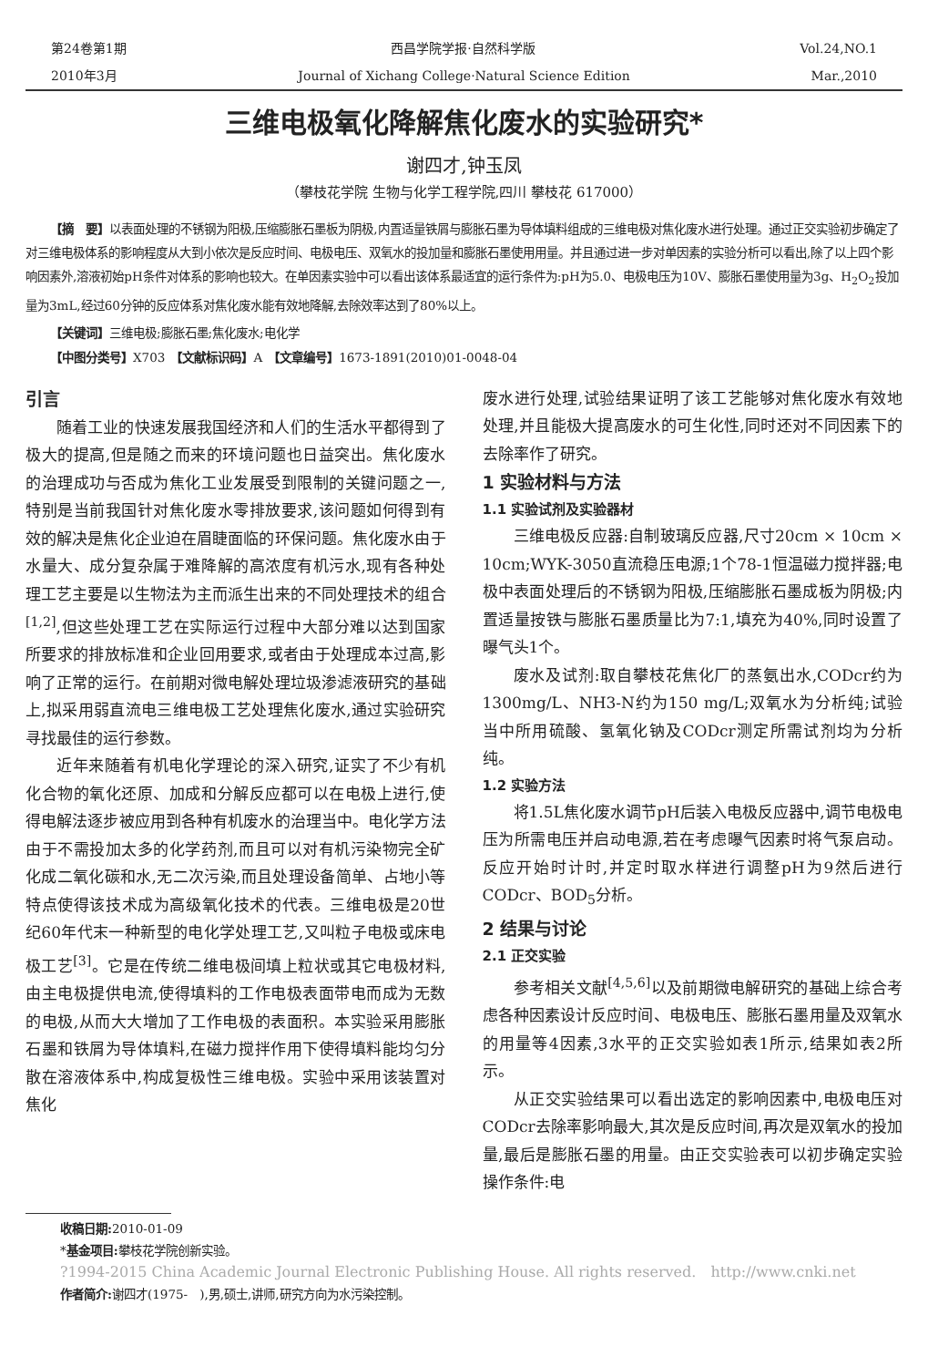第24卷第1期 西昌学院学报·自然科学版 Vol.24,NO.1
2010年3月 Journal of Xichang College·Natural Science Edition Mar.,2010
三维电极氧化降解焦化废水的实验研究*
谢四才,钟玉凤
（攀枝花学院 生物与化学工程学院,四川 攀枝花 617000）
【摘　要】以表面处理的不锈钢为阳极,压缩膨胀石墨板为阴极,内置适量铁屑与膨胀石墨为导体填料组成的三维电极对焦化废水进行处理。通过正交实验初步确定了对三维电极体系的影响程度从大到小依次是反应时间、电极电压、双氧水的投加量和膨胀石墨使用用量。并且通过进一步对单因素的实验分析可以看出,除了以上四个影响因素外,溶液初始pH条件对体系的影响也较大。在单因素实验中可以看出该体系最适宜的运行条件为:pH为5.0、电极电压为10V、膨胀石墨使用量为3g、H<sub>2</sub>O<sub>2</sub>投加量为3mL,经过60分钟的反应体系对焦化废水能有效地降解,去除效率达到了80%以上。
【关键词】三维电极;膨胀石墨;焦化废水;电化学
【中图分类号】X703　【文献标识码】A　【文章编号】1673-1891(2010)01-0048-04
引言
随着工业的快速发展我国经济和人们的生活水平都得到了极大的提高,但是随之而来的环境问题也日益突出。焦化废水的治理成功与否成为焦化工业发展受到限制的关键问题之一,特别是当前我国针对焦化废水零排放要求,该问题如何得到有效的解决是焦化企业迫在眉睫面临的环保问题。焦化废水由于水量大、成分复杂属于难降解的高浓度有机污水,现有各种处理工艺主要是以生物法为主而派生出来的不同处理技术的组合<sup>[1,2]</sup>,但这些处理工艺在实际运行过程中大部分难以达到国家所要求的排放标准和企业回用要求,或者由于处理成本过高,影响了正常的运行。在前期对微电解处理垃圾渗滤液研究的基础上,拟采用弱直流电三维电极工艺处理焦化废水,通过实验研究寻找最佳的运行参数。
近年来随着有机电化学理论的深入研究,证实了不少有机化合物的氧化还原、加成和分解反应都可以在电极上进行,使得电解法逐步被应用到各种有机废水的治理当中。电化学方法由于不需投加太多的化学药剂,而且可以对有机污染物完全矿化成二氧化碳和水,无二次污染,而且处理设备简单、占地小等特点使得该技术成为高级氧化技术的代表。三维电极是20世纪60年代末一种新型的电化学处理工艺,又叫粒子电极或床电极工艺<sup>[3]</sup>。它是在传统二维电极间填上粒状或其它电极材料,由主电极提供电流,使得填料的工作电极表面带电而成为无数的电极,从而大大增加了工作电极的表面积。本实验采用膨胀石墨和铁屑为导体填料,在磁力搅拌作用下使得填料能均匀分散在溶液体系中,构成复极性三维电极。实验中采用该装置对焦化
废水进行处理,试验结果证明了该工艺能够对焦化废水有效地处理,并且能极大提高废水的可生化性,同时还对不同因素下的去除率作了研究。
1 实验材料与方法
1.1 实验试剂及实验器材
三维电极反应器:自制玻璃反应器,尺寸20cm × 10cm × 10cm;WYK-3050直流稳压电源;1个78-1恒温磁力搅拌器;电极中表面处理后的不锈钢为阳极,压缩膨胀石墨成板为阴极;内置适量按铁与膨胀石墨质量比为7:1,填充为40%,同时设置了曝气头1个。
废水及试剂:取自攀枝花焦化厂的蒸氨出水,CODcr约为1300mg/L、NH3-N约为150 mg/L;双氧水为分析纯;试验当中所用硫酸、氢氧化钠及CODcr测定所需试剂均为分析纯。
1.2 实验方法
将1.5L焦化废水调节pH后装入电极反应器中,调节电极电压为所需电压并启动电源,若在考虑曝气因素时将气泵启动。反应开始时计时,并定时取水样进行调整pH为9然后进行CODcr、BOD<sub>5</sub>分析。
2 结果与讨论
2.1 正交实验
参考相关文献<sup>[4,5,6]</sup>以及前期微电解研究的基础上综合考虑各种因素设计反应时间、电极电压、膨胀石墨用量及双氧水的用量等4因素,3水平的正交实验如表1所示,结果如表2所示。
从正交实验结果可以看出选定的影响因素中,电极电压对CODcr去除率影响最大,其次是反应时间,再次是双氧水的投加量,最后是膨胀石墨的用量。由正交实验表可以初步确定实验操作条件:电
收稿日期: 2010-01-09
*基金项目: 攀枝花学院创新实验。
?1994-2015 China Academic Journal Electronic Publishing House. All rights reserved.　http://www.cnki.net
作者简介: 谢四才(1975-　),男,硕士,讲师,研究方向为水污染控制。